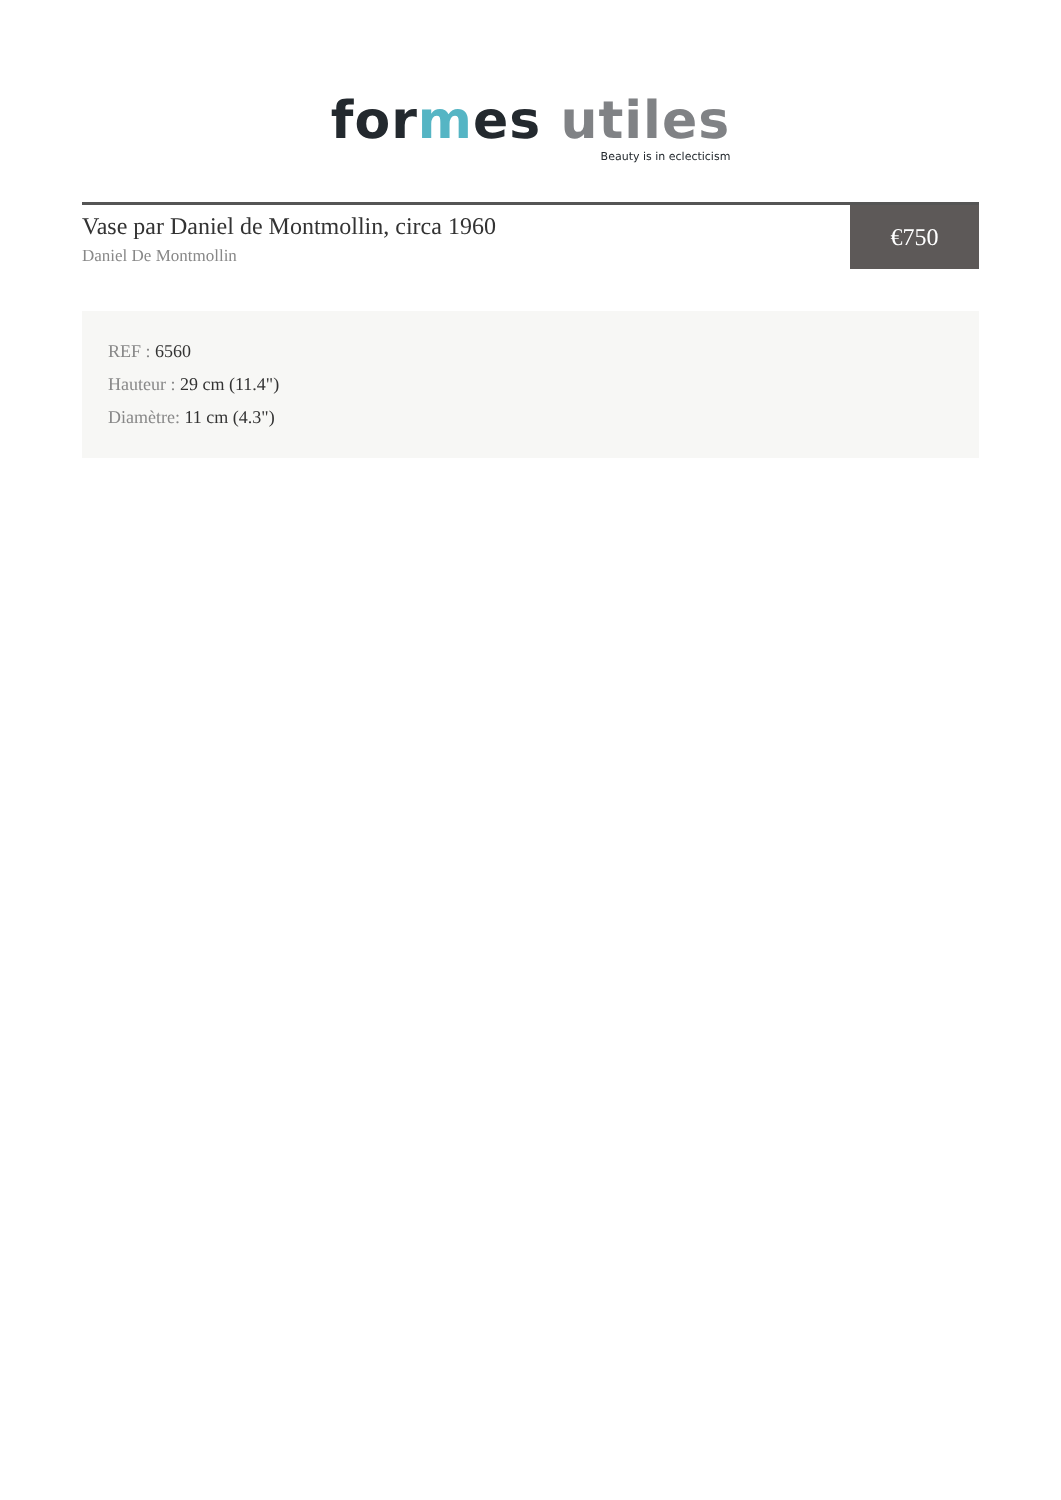for mes utiles
Beauty is in eclecticism
Vase par Daniel de Montmollin, circa 1960
Daniel De Montmollin
€750
REF : 6560
Hauteur : 29 cm (11.4")
Diamètre: 11 cm (4.3")